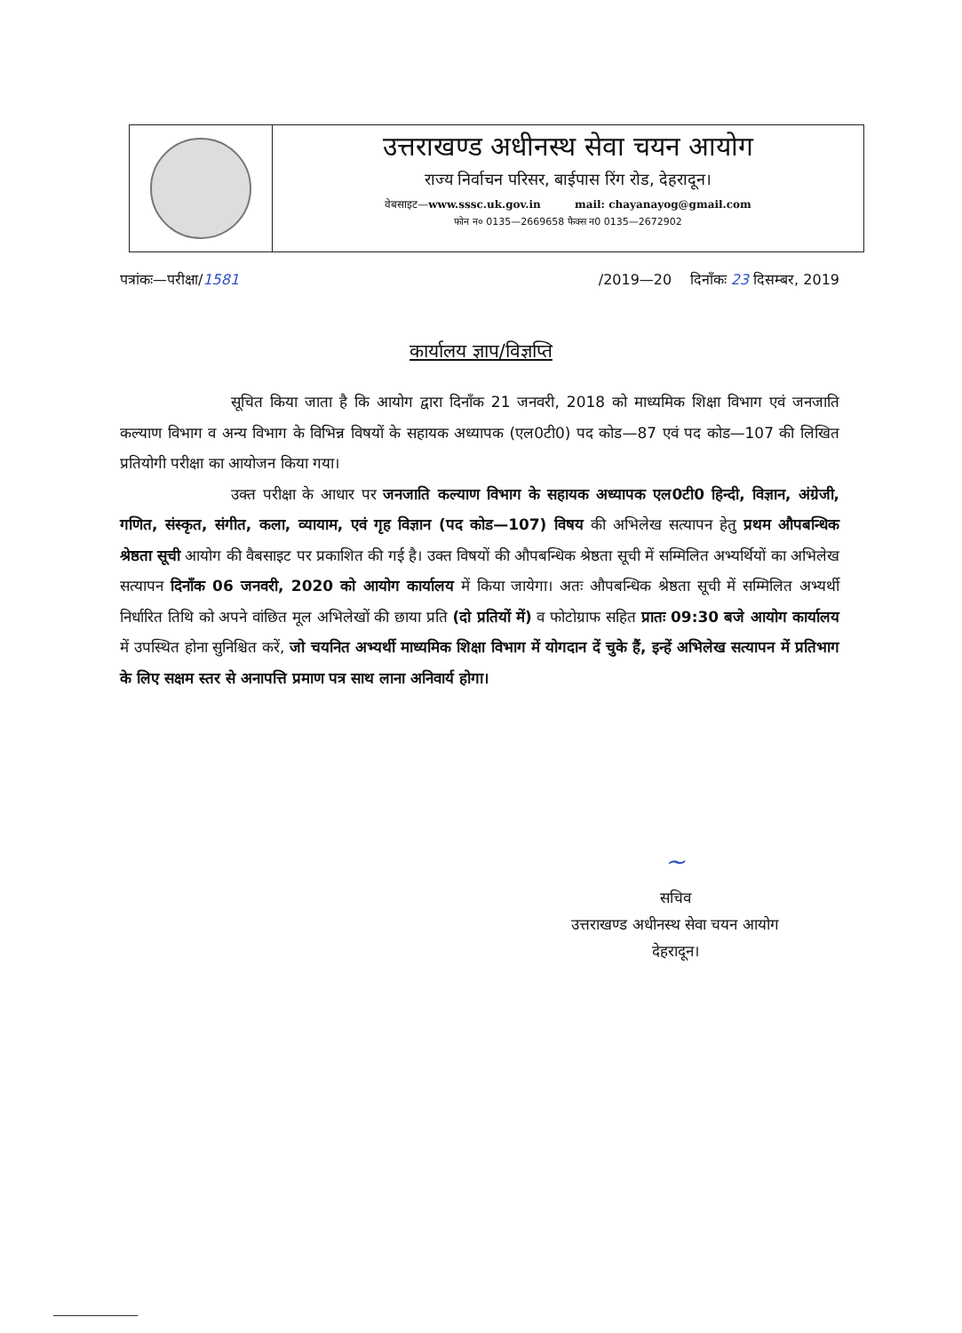उत्तराखण्ड अधीनस्थ सेवा चयन आयोग
राज्य निर्वाचन परिसर, बाईपास रिंग रोड, देहरादून।
वेबसाइट—www.sssc.uk.gov.in mail: chayanayog@gmail.com
फोन न० 0135—2669658 फैक्स न0 0135—2672902
पत्रांकः—परीक्षा/1581 /2019—20 दिनाँकः 23 दिसम्बर, 2019
कार्यालय ज्ञाप/विज्ञप्ति
सूचित किया जाता है कि आयोग द्वारा दिनाँक 21 जनवरी, 2018 को माध्यमिक शिक्षा विभाग एवं जनजाति कल्याण विभाग व अन्य विभाग के विभिन्न विषयों के सहायक अध्यापक (एल0टी0) पद कोड—87 एवं पद कोड—107 की लिखित प्रतियोगी परीक्षा का आयोजन किया गया।
उक्त परीक्षा के आधार पर जनजाति कल्याण विभाग के सहायक अध्यापक एल0टी0 हिन्दी, विज्ञान, अंग्रेजी, गणित, संस्कृत, संगीत, कला, व्यायाम, एवं गृह विज्ञान (पद कोड—107) विषय की अभिलेख सत्यापन हेतु प्रथम औपबन्धिक श्रेष्ठता सूची आयोग की वैबसाइट पर प्रकाशित की गई है। उक्त विषयों की औपबन्धिक श्रेष्ठता सूची में सम्मिलित अभ्यर्थियों का अभिलेख सत्यापन दिनाँक 06 जनवरी, 2020 को आयोग कार्यालय में किया जायेगा। अतः औपबन्धिक श्रेष्ठता सूची में सम्मिलित अभ्यर्थी निर्धारित तिथि को अपने वांछित मूल अभिलेखों की छाया प्रति (दो प्रतियों में) व फोटोग्राफ सहित प्रातः 09:30 बजे आयोग कार्यालय में उपस्थित होना सुनिश्चित करें, जो चयनित अभ्यर्थी माध्यमिक शिक्षा विभाग में योगदान दें चुके हैं, इन्हें अभिलेख सत्यापन में प्रतिभाग के लिए सक्षम स्तर से अनापत्ति प्रमाण पत्र साथ लाना अनिवार्य होगा।
~
सचिव
उत्तराखण्ड अधीनस्थ सेवा चयन आयोग
देहरादून।